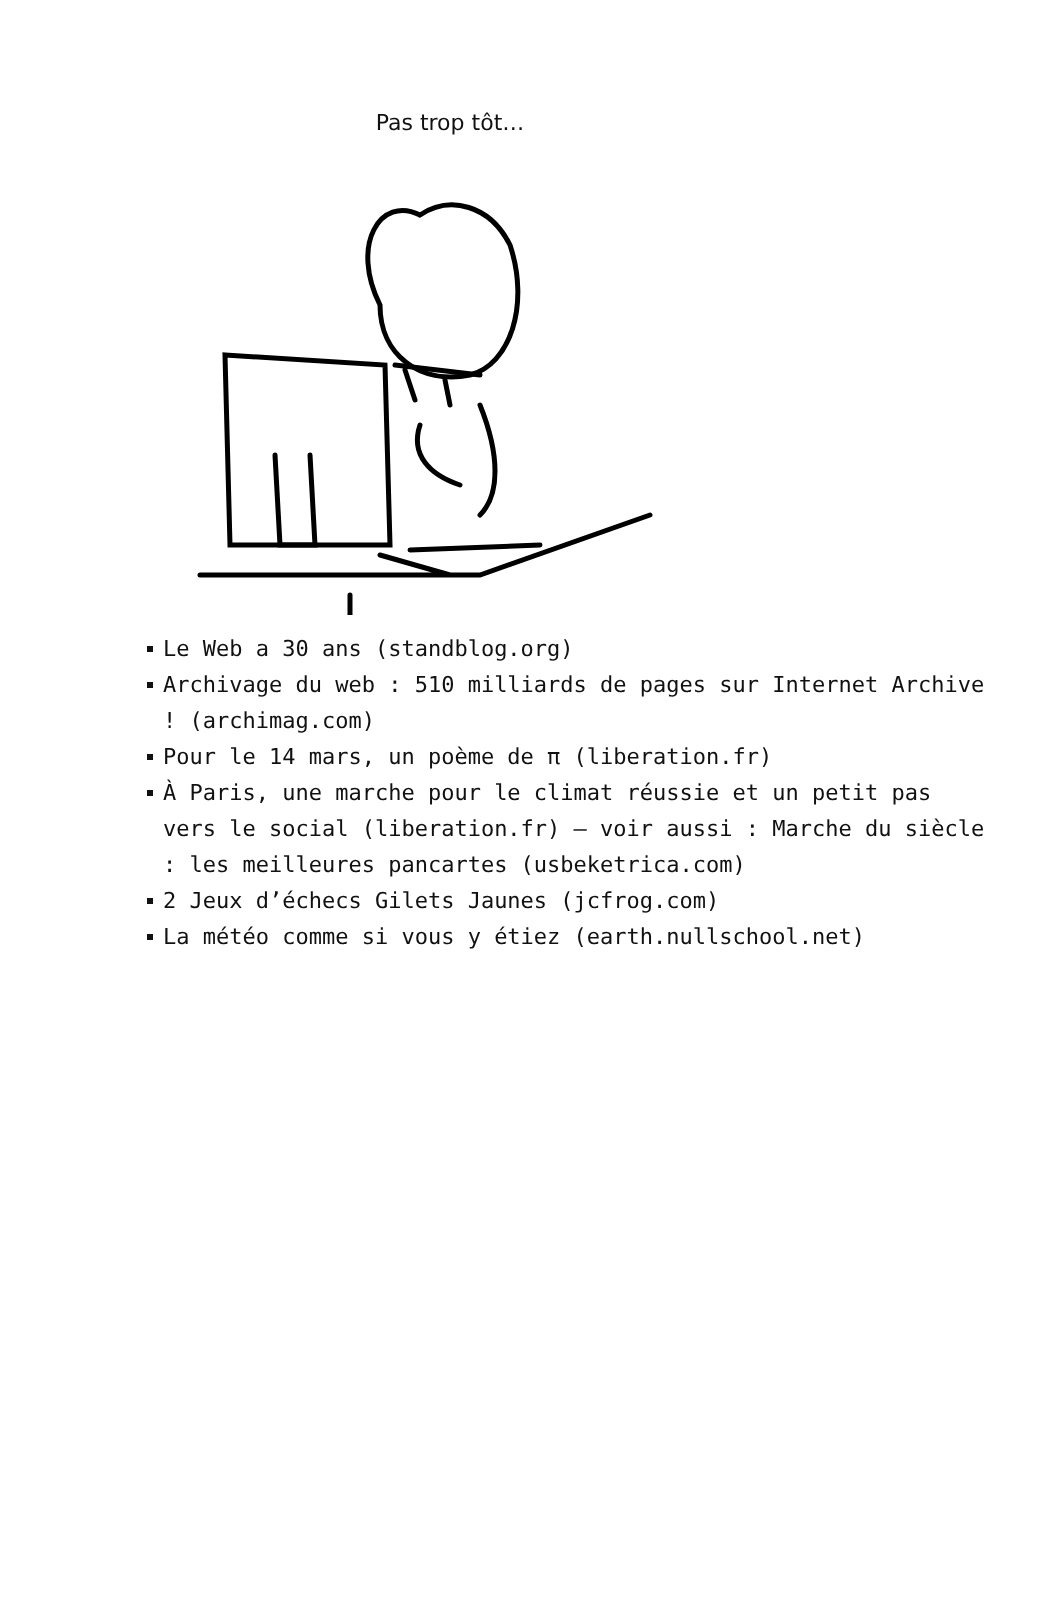Pas trop tôt…
Le Web a 30 ans (standblog.org)
Archivage du web : 510 milliards de pages sur Internet Archive ! (archimag.com)
Pour le 14 mars, un poème de π (liberation.fr)
À Paris, une marche pour le climat réussie et un petit pas vers le social (liberation.fr) – voir aussi : Marche du siècle : les meilleures pancartes (usbeketrica.com)
2 Jeux d’échecs Gilets Jaunes (jcfrog.com)
La météo comme si vous y étiez (earth.nullschool.net)